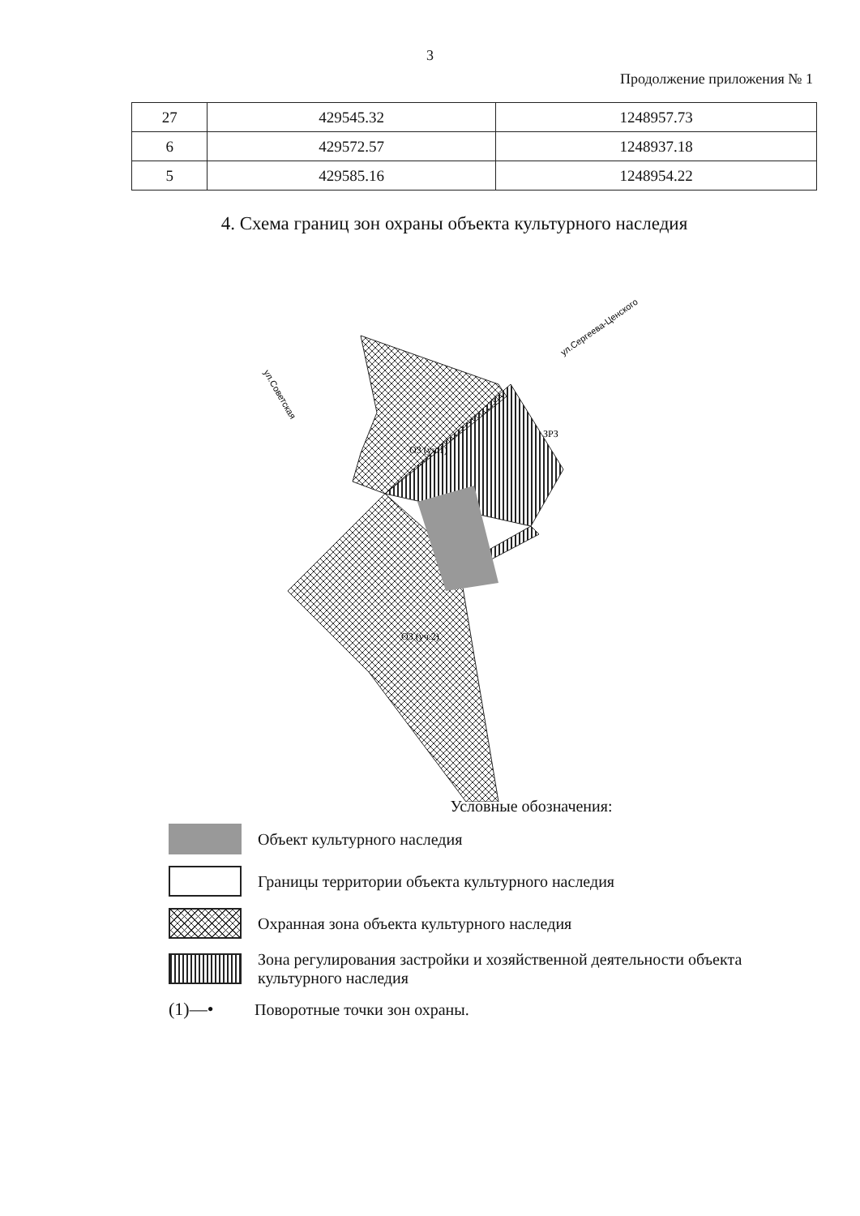3
Продолжение приложения № 1
| 27 | 429545.32 | 1248957.73 |
| 6 | 429572.57 | 1248937.18 |
| 5 | 429585.16 | 1248954.22 |
4. Схема границ зон охраны объекта культурного наследия
ОЗ (уч.1)
ЗРЗ
ОЗ (уч.2)
ул.Советская
ул.Сергеева-Ценского
Условные обозначения:
Объект культурного наследия
Границы территории объекта культурного наследия
Охранная зона объекта культурного наследия
Зона регулирования застройки и хозяйственной деятельности объекта культурного наследия
(1)—•
Поворотные точки зон охраны.